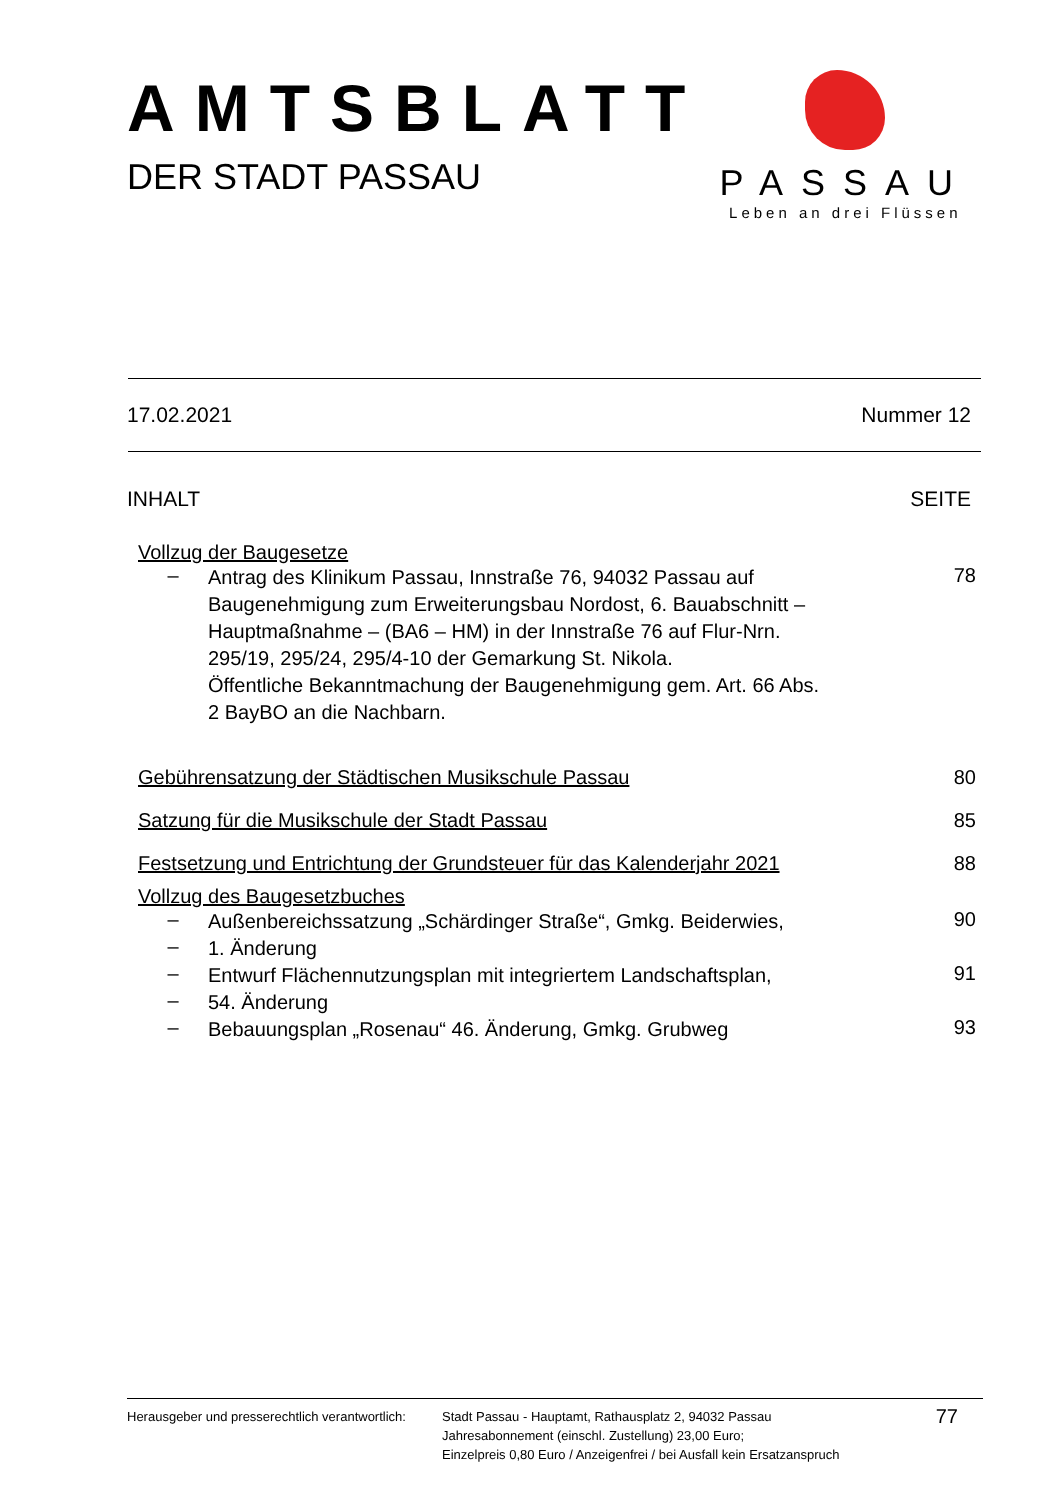AMTSBLATT
DER STADT PASSAU
PASSAU
Leben an drei Flüssen
17.02.2021 Nummer 12
INHALT SEITE
Vollzug der Baugesetze
– Antrag des Klinikum Passau, Innstraße 76, 94032 Passau auf Baugenehmigung zum Erweiterungsbau Nordost, 6. Bauabschnitt – Hauptmaßnahme – (BA6 – HM) in der Innstraße 76 auf Flur-Nrn. 295/19, 295/24, 295/4-10 der Gemarkung St. Nikola.
Öffentliche Bekanntmachung der Baugenehmigung gem. Art. 66 Abs. 2 BayBO an die Nachbarn.
78
Gebührensatzung der Städtischen Musikschule Passau 80
Satzung für die Musikschule der Stadt Passau 85
Festsetzung und Entrichtung der Grundsteuer für das Kalenderjahr 2021 88
Vollzug des Baugesetzbuches
– Außenbereichssatzung „Schärdinger Straße“, Gmkg. Beiderwies,
90
– 1. Änderung
– Entwurf Flächennutzungsplan mit integriertem Landschaftsplan,
91
– 54. Änderung
– Bebauungsplan „Rosenau“ 46. Änderung, Gmkg. Grubweg
93
Herausgeber und presserechtlich verantwortlich:
Stadt Passau - Hauptamt, Rathausplatz 2, 94032 Passau
Jahresabonnement (einschl. Zustellung) 23,00 Euro;
Einzelpreis 0,80 Euro / Anzeigenfrei / bei Ausfall kein Ersatzanspruch
77